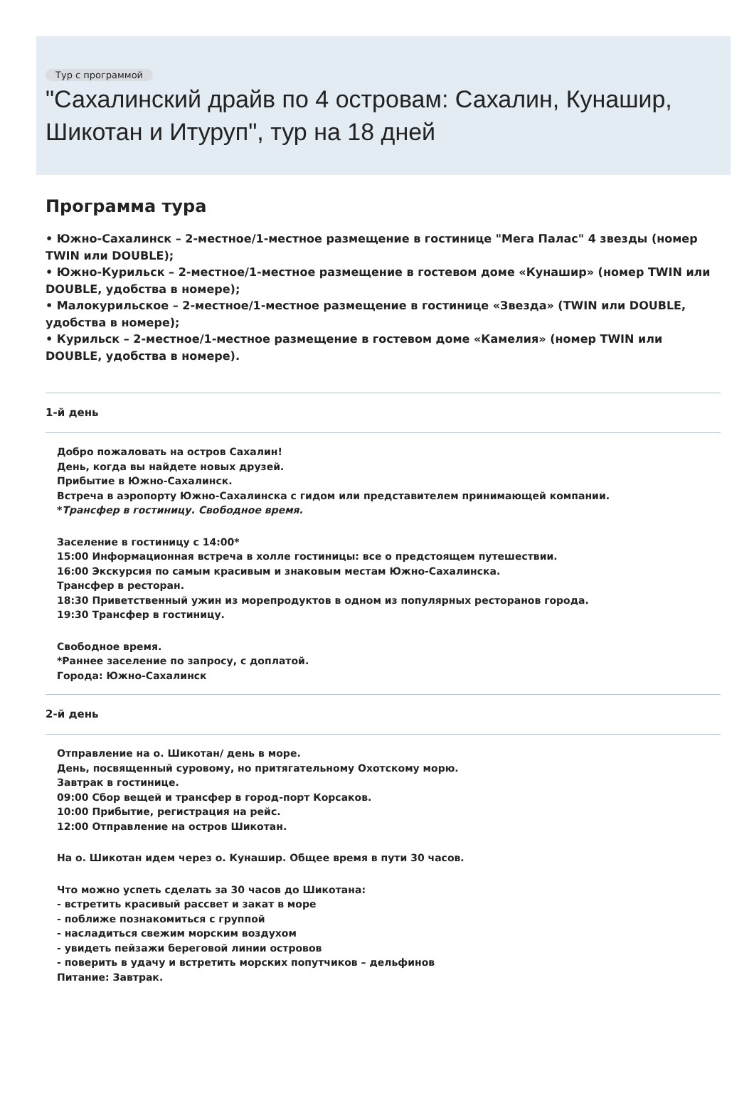Тур с программой
"Сахалинский драйв по 4 островам: Сахалин, Кунашир, Шикотан и Итуруп", тур на 18 дней
Программа тура
• Южно-Сахалинск – 2-местное/1-местное размещение в гостинице "Мега Палас" 4 звезды (номер TWIN или DOUBLE);
• Южно-Курильск – 2-местное/1-местное размещение в гостевом доме «Кунашир» (номер TWIN или DOUBLE, удобства в номере);
• Малокурильское – 2-местное/1-местное размещение в гостинице «Звезда» (TWIN или DOUBLE, удобства в номере);
• Курильск – 2-местное/1-местное размещение в гостевом доме «Камелия» (номер TWIN или DOUBLE, удобства в номере).
1-й день
Добро пожаловать на остров Сахалин!
День, когда вы найдете новых друзей.
Прибытие в Южно-Сахалинск.
Встреча в аэропорту Южно-Сахалинска с гидом или представителем принимающей компании.
*Трансфер в гостиницу. Свободное время.
Заселение в гостиницу с 14:00*
15:00 Информационная встреча в холле гостиницы: все о предстоящем путешествии.
16:00 Экскурсия по самым красивым и знаковым местам Южно-Сахалинска.
Трансфер в ресторан.
18:30 Приветственный ужин из морепродуктов в одном из популярных ресторанов города.
19:30 Трансфер в гостиницу.
Свободное время.
*Раннее заселение по запросу, с доплатой.
Города: Южно-Сахалинск
2-й день
Отправление на о. Шикотан/ день в море.
День, посвященный суровому, но притягательному Охотскому морю.
Завтрак в гостинице.
09:00 Сбор вещей и трансфер в город-порт Корсаков.
10:00 Прибытие, регистрация на рейс.
12:00 Отправление на остров Шикотан.
На о. Шикотан идем через о. Кунашир. Общее время в пути 30 часов.
Что можно успеть сделать за 30 часов до Шикотана:
- встретить красивый рассвет и закат в море
- поближе познакомиться с группой
- насладиться свежим морским воздухом
- увидеть пейзажи береговой линии островов
- поверить в удачу и встретить морских попутчиков – дельфинов
Питание: Завтрак.